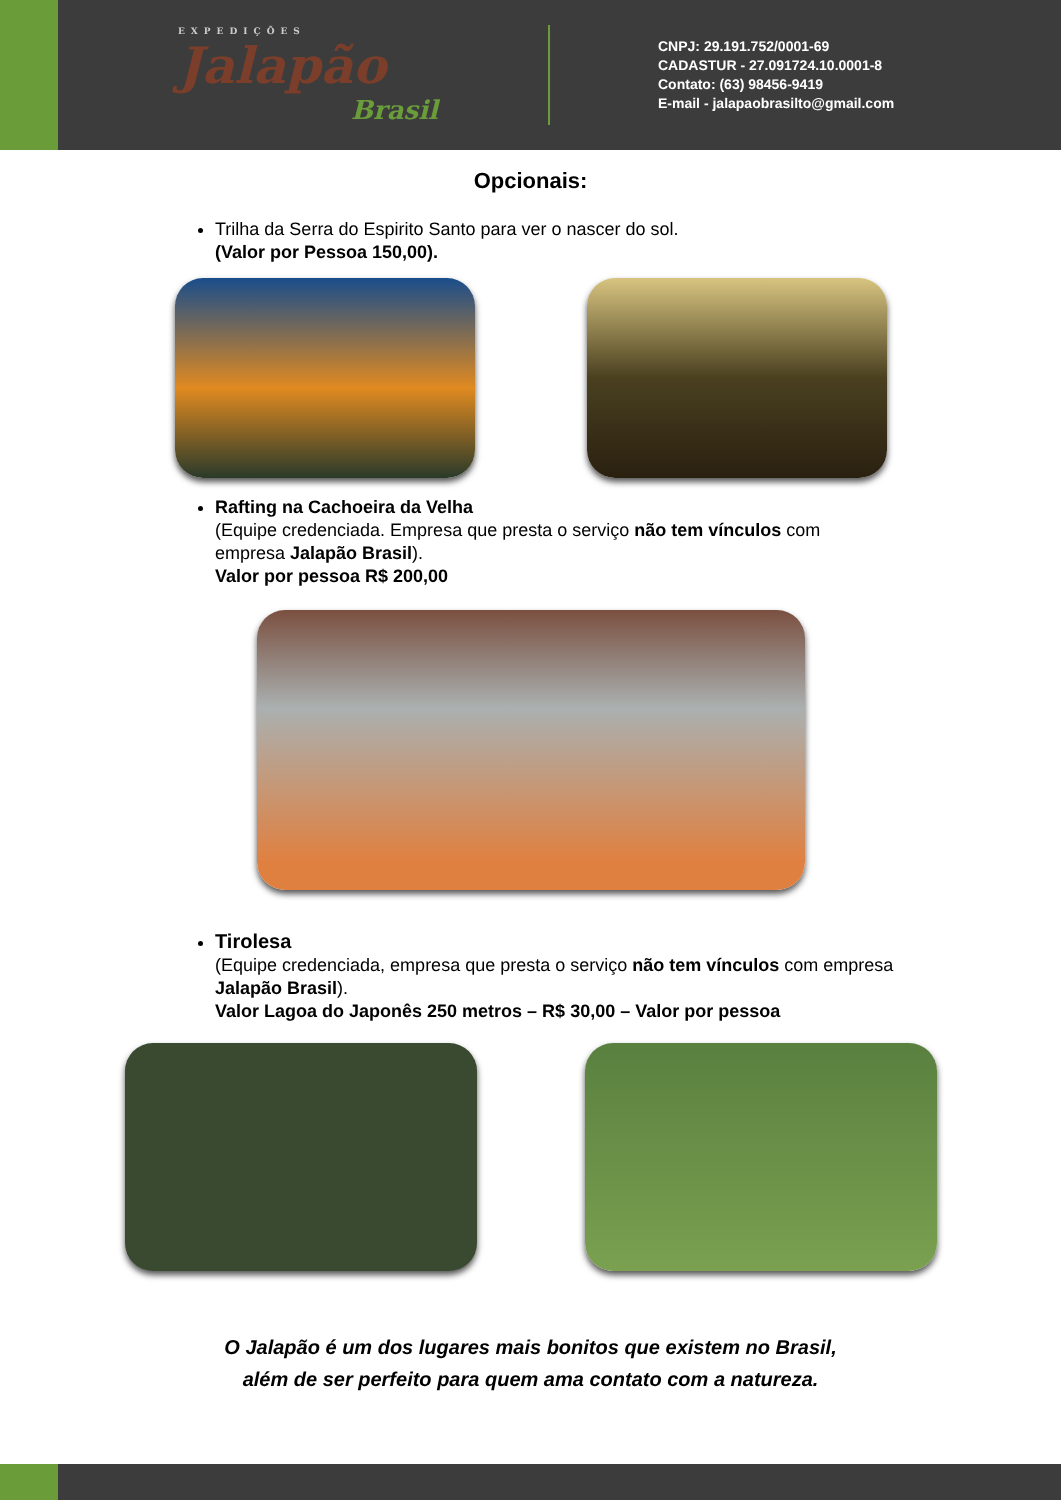EXPEDIÇÕES
Jalapão
Brasil
CNPJ: 29.191.752/0001-69
CADASTUR - 27.091724.10.0001-8
Contato: (63) 98456-9419
E-mail - jalapaobrasilto@gmail.com
Opcionais:
Trilha da Serra do Espirito Santo para ver o nascer do sol.
(Valor por Pessoa 150,00).
Rafting na Cachoeira da Velha
(Equipe credenciada. Empresa que presta o serviço não tem vínculos com empresa Jalapão Brasil).
Valor por pessoa R$ 200,00
Tirolesa
(Equipe credenciada, empresa que presta o serviço não tem vínculos com empresa Jalapão Brasil).
Valor Lagoa do Japonês 250 metros – R$ 30,00 – Valor por pessoa
O Jalapão é um dos lugares mais bonitos que existem no Brasil,
além de ser perfeito para quem ama contato com a natureza.